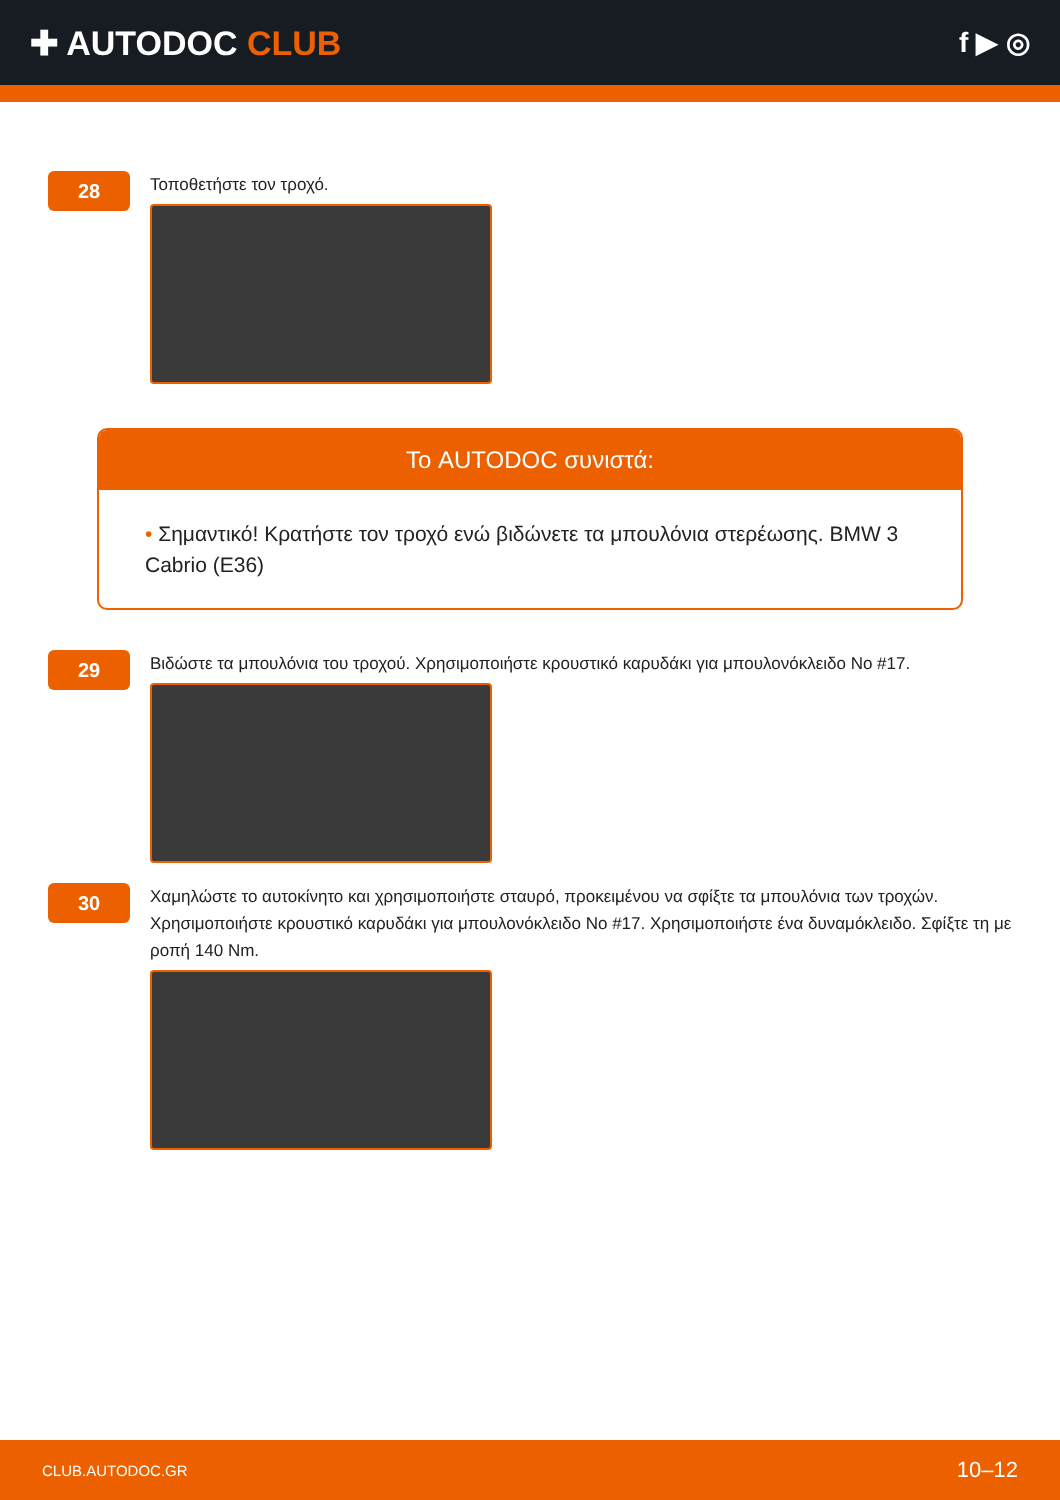✚ AUTODOC CLUB
f ▶ ◎
28
Τοποθετήστε τον τροχό.
Το AUTODOC συνιστά:
• Σημαντικό! Κρατήστε τον τροχό ενώ βιδώνετε τα μπουλόνια στερέωσης. BMW 3 Cabrio (E36)
29
Βιδώστε τα μπουλόνια του τροχού. Χρησιμοποιήστε κρουστικό καρυδάκι για μπουλονόκλειδο No #17.
30
Χαμηλώστε το αυτοκίνητο και χρησιμοποιήστε σταυρό, προκειμένου να σφίξτε τα μπουλόνια των τροχών. Χρησιμοποιήστε κρουστικό καρυδάκι για μπουλονόκλειδο No #17. Χρησιμοποιήστε ένα δυναμόκλειδο. Σφίξτε τη με ροπή 140 Nm.
CLUB.AUTODOC.GR 10–12